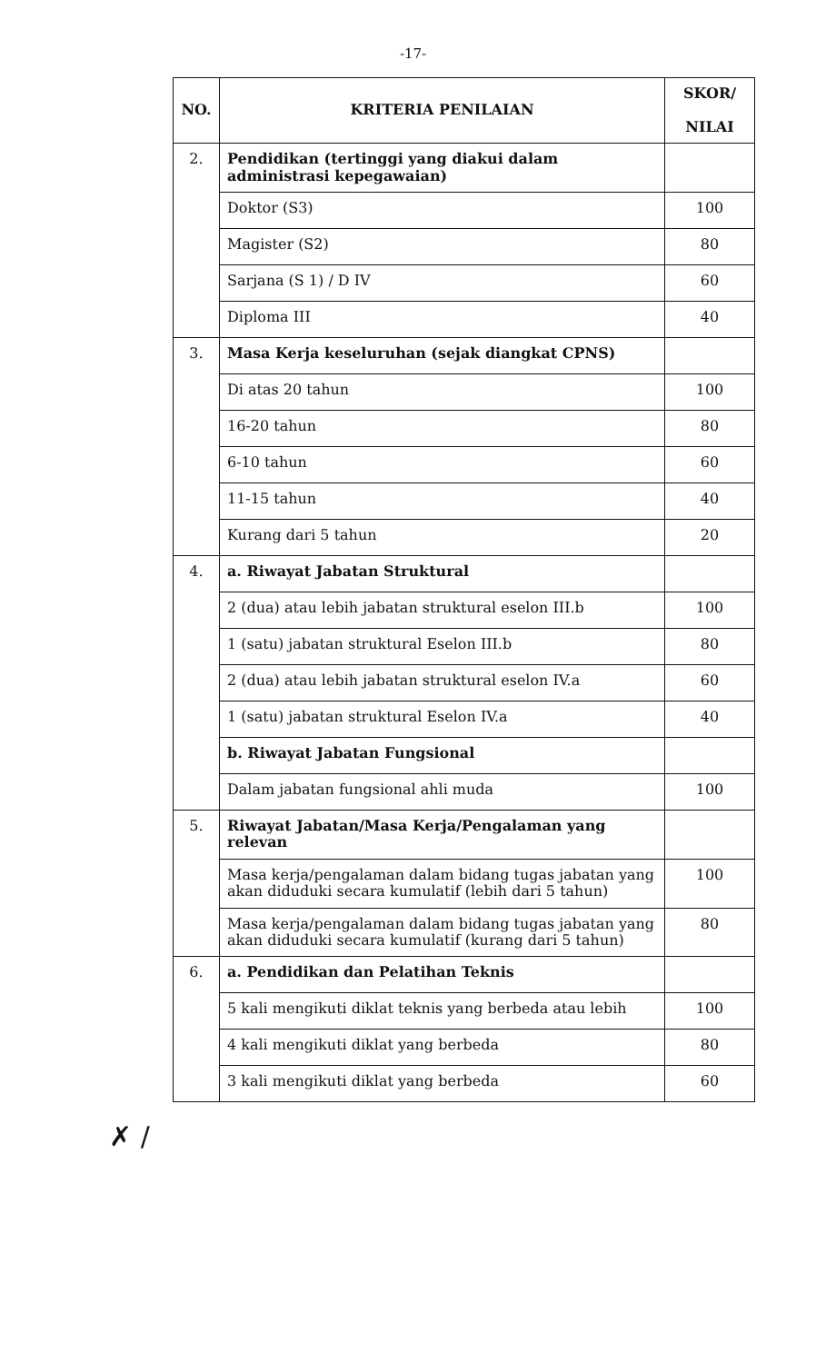-17-
| NO. | KRITERIA PENILAIAN | SKOR/ NILAI |
| --- | --- | --- |
| 2. | Pendidikan (tertinggi yang diakui dalam administrasi kepegawaian) | |
| | Doktor (S3) | 100 |
| | Magister (S2) | 80 |
| | Sarjana (S 1) / D IV | 60 |
| | Diploma III | 40 |
| 3. | Masa Kerja keseluruhan (sejak diangkat CPNS) | |
| | Di atas 20 tahun | 100 |
| | 16-20 tahun | 80 |
| | 6-10 tahun | 60 |
| | 11-15 tahun | 40 |
| | Kurang dari 5 tahun | 20 |
| 4. | a. Riwayat Jabatan Struktural | |
| | 2 (dua) atau lebih jabatan struktural eselon III.b | 100 |
| | 1 (satu) jabatan struktural Eselon III.b | 80 |
| | 2 (dua) atau lebih jabatan struktural eselon IV.a | 60 |
| | 1 (satu) jabatan struktural Eselon IV.a | 40 |
| | b. Riwayat Jabatan Fungsional | |
| | Dalam jabatan fungsional ahli muda | 100 |
| 5. | Riwayat Jabatan/Masa Kerja/Pengalaman yang relevan | |
| | Masa kerja/pengalaman dalam bidang tugas jabatan yang akan diduduki secara kumulatif (lebih dari 5 tahun) | 100 |
| | Masa kerja/pengalaman dalam bidang tugas jabatan yang akan diduduki secara kumulatif (kurang dari 5 tahun) | 80 |
| 6. | a. Pendidikan dan Pelatihan Teknis | |
| | 5 kali mengikuti diklat teknis yang berbeda atau lebih | 100 |
| | 4 kali mengikuti diklat yang berbeda | 80 |
| | 3 kali mengikuti diklat yang berbeda | 60 |
✗ /